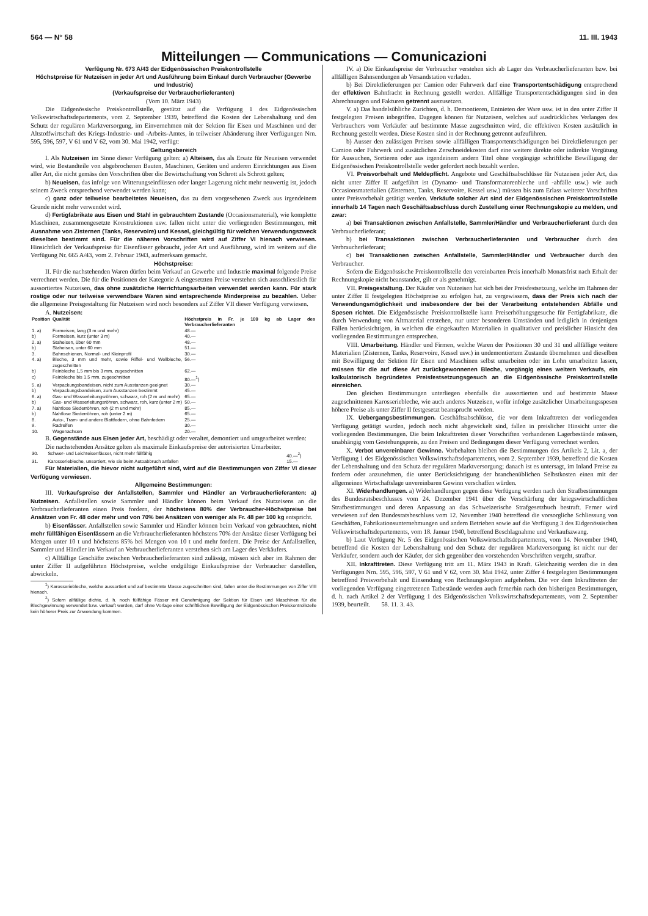564 — N° 58 11. III. 1943
Mitteilungen — Communications — Comunicazioni
Verfügung Nr. 673 A/43 der Eidgenössischen Preiskontrollstelle
Höchstpreise für Nutzeisen in jeder Art und Ausführung beim Einkauf durch Verbraucher (Gewerbe und Industrie)
(Verkaufspreise der Verbraucherlieferanten)
(Vom 10. März 1943)
Die Eidgenössische Preiskontrollstelle, gestützt auf die Verfügung 1 des Eidgenössischen Volkswirtschaftsdepartements, vom 2. September 1939, betreffend die Kosten der Lebenshaltung und den Schutz der regulären Marktversorgung, im Einvernehmen mit der Sektion für Eisen und Maschinen und der Altstoffwirtschaft des Kriegs-Industrie- und -Arbeits-Amtes, in teilweiser Abänderung ihrer Verfügungen Nrn. 595, 596, 597, V 61 und V 62, vom 30. Mai 1942, verfügt:
Geltungsbereich
I. Als Nutzeisen im Sinne dieser Verfügung gelten: a) Alteisen, das als Ersatz für Neueisen verwendet wird, wie Bestandteile von abgebrochenen Bauten, Maschinen, Geräten und anderen Einrichtungen aus Eisen aller Art, die nicht gemäss den Vorschriften über die Bewirtschaftung von Schrott als Schrott gelten;
b) Neueisen, das infolge von Witterungseinflüssen oder langer Lagerung nicht mehr neuwertig ist, jedoch seinem Zweck entsprechend verwendet werden kann;
c) ganz oder teilweise bearbeitetes Neueisen, das zu dem vorgesehenen Zweck aus irgendeinem Grunde nicht mehr verwendet wird.
d) Fertigfabrikate aus Eisen und Stahl in gebrauchtem Zustande (Occasionsmaterial), wie komplette Maschinen, zusammengesetzte Konstruktionen usw. fallen nicht unter die vorliegenden Bestimmungen, mit Ausnahme von Zisternen (Tanks, Reservoire) und Kessel, gleichgültig für welchen Verwendungszweck dieselben bestimmt sind. Für die näheren Vorschriften wird auf Ziffer VI hienach verwiesen. Hinsichtlich der Verkaufspreise für Eisenfässer gebraucht, jeder Art und Ausführung, wird im weitern auf die Verfügung Nr. 665 A/43, vom 2. Februar 1943, aufmerksam gemacht.
Höchstpreise:
II. Für die nachstehenden Waren dürfen beim Verkauf an Gewerbe und Industrie maximal folgende Preise verrechnet werden. Die für die Positionen der Kategorie A eingesetzten Preise verstehen sich ausschliesslich für aussortiertes Nutzeisen, das ohne zusätzliche Herrichtungsarbeiten verwendet werden kann. Für stark rostige oder nur teilweise verwendbare Waren sind entsprechende Minderpreise zu bezahlen. Ueber die allgemeine Preisgestaltung für Nutzeisen wird noch besonders auf Ziffer VII dieser Verfügung verwiesen.
A. Nutzeisen:
| Position | Qualität | Höchstpreis in Fr. je 100 kg ab Lager des Verbraucherlieferanten |
| --- | --- | --- |
| 1. a) | Formeisen, lang (3 m und mehr) | 48.— |
| b) | Formeisen, kurz (unter 3 m) | 40.— |
| 2. a) | Staheisen, über 60 mm | 48.— |
| b) | Staheisen, unter 60 mm | 51.— |
| 3. | Bahnschienen, Normal- und Kleinprofil | 30.— |
| 4. a) | Bleche, 3 mm und mehr, sowie Riffel- und Wellbleche, zugeschnitten | 56.— |
| b) | Feinbleche 1,5 mm bis 3 mm, zugeschnitten | 62.— |
| c) | Feinbleche bis 1,5 mm, zugeschnitten | 80.—<sup>1</sup>) |
| 5. a) | Verpackungsbandeisen, nicht zum Ausstanzen geeignet | 30.— |
| b) | Verpackungsbandeisen, zum Ausstanzen bestimmt | 45.— |
| 6. a) | Gas- und Wasserleitungsröhren, schwarz, roh (2 m und mehr) | 65.— |
| b) | Gas- und Wasserleitungsröhren, schwarz, roh, kurz (unter 2 m) | 50.— |
| 7. a) | Nahtlose Siederröhren, roh (2 m und mehr) | 85.— |
| b) | Nahtlose Siederröhren, roh (unter 2 m) | 65.— |
| 8. | Auto-, Tram- und andere Blattfedern, ohne Bahnfedern | 25.— |
| 9. | Radreifen | 30.— |
| 10. | Wagenachsen | 20.— |
B. Gegenstände aus Eisen jeder Art, beschädigt oder veraltet, demontiert und umgearbeitet werden:
Die nachstehenden Ansätze gelten als maximale Einkaufspreise der autorisierten Umarbeiter.
| 30. | Schwer- und Leichteisenfässer, nicht mehr füllfähig | 40.—<sup>2</sup>) |
| 31. | Karosseriebleche, unsortiert, wie sie beim Autoabbruch anfallen | 15.— |
Für Materialien, die hievor nicht aufgeführt sind, wird auf die Bestimmungen von Ziffer VI dieser Verfügung verwiesen.
Allgemeine Bestimmungen:
III. Verkaufspreise der Anfallstellen, Sammler und Händler an Verbraucherlieferanten: a) Nutzeisen. Anfallstellen sowie Sammler und Händler können beim Verkauf des Nutzeisens an die Verbraucherlieferanten einen Preis fordern, der höchstens 80% der Verbraucher-Höchstpreise bei Ansätzen von Fr. 48 oder mehr und von 70% bei Ansätzen von weniger als Fr. 48 per 100 kg entspricht.
b) Eisenfässer. Anfallstellen sowie Sammler und Händler können beim Verkauf von gebrauchten, nicht mehr füllfähigen Eisenfässern an die Verbraucherlieferanten höchstens 70% der Ansätze dieser Verfügung bei Mengen unter 10 t und höchstens 85% bei Mengen von 10 t und mehr fordern. Die Preise der Anfallstellen, Sammler und Händler im Verkauf an Verbraucherlieferanten verstehen sich am Lager des Verkäufers.
c) Allfällige Geschäfte zwischen Verbraucherlieferanten sind zulässig, müssen sich aber im Rahmen der unter Ziffer II aufgeführten Höchstpreise, welche endgültige Einkaufspreise der Verbraucher darstellen, abwickeln.
<sup>1</sup>) Karosseriebleche, welche aussortiert und auf bestimmte Masse zugeschnitten sind, fallen unter die Bestimmungen von Ziffer VIII hienach.
<sup>2</sup>) Sofern allfällige dichte, d. h. noch füllfähige Fässer mit Genehmigung der Sektion für Eisen und Maschinen für die Blechgewinnung verwendet bzw. verkauft werden, darf ohne Vorlage einer schriftlichen Bewilligung der Eidgenössischen Preiskontrollstelle kein höherer Preis zur Anwendung kommen.
IV. a) Die Einkaufspreise der Verbraucher verstehen sich ab Lager des Verbraucherlieferanten bzw. bei allfälligen Bahnsendungen ab Versandstation verladen.
b) Bei Direktlieferungen per Camion oder Fuhrwerk darf eine Transportentschädigung entsprechend der effektiven Bahnfracht in Rechnung gestellt werden. Allfällige Transportentschädigungen sind in den Abrechnungen und Fakturen getrennt auszusetzen.
V. a) Das handelsübliche Zurichten, d. h. Demontieren, Entnieten der Ware usw. ist in den unter Ziffer II festgelegten Preisen inbegriffen. Dagegen können für Nutzeisen, welches auf ausdrückliches Verlangen des Verbrauchers vom Verkäufer auf bestimmte Masse zugeschnitten wird, die effektiven Kosten zusätzlich in Rechnung gestellt werden. Diese Kosten sind in der Rechnung getrennt aufzuführen.
b) Ausser den zulässigen Preisen sowie allfälligen Transportentschädigungen bei Direktlieferungen per Camion oder Fuhrwerk und zusätzlichen Zerschneidekosten darf eine weitere direkte oder indirekte Vergütung für Aussuchen, Sortieren oder aus irgendeinem andern Titel ohne vorgängige schriftliche Bewilligung der Eidgenössischen Preiskontrollstelle weder gefordert noch bezahlt werden.
VI. Preisvorbehalt und Meldepflicht. Angebote und Geschäftsabschlüsse für Nutzeisen jeder Art, das nicht unter Ziffer II aufgeführt ist (Dynamo- und Transformatorenbleche und -abfälle usw.) wie auch Occasionsmaterialien (Zisternen, Tanks, Reservoire, Kessel usw.) müssen bis zum Erlass weiterer Vorschriften unter Preisvorbehalt getätigt werden. Verkäufe solcher Art sind der Eidgenössischen Preiskontrollstelle innerhalb 14 Tagen nach Geschäftsabschluss durch Zustellung einer Rechnungskopie zu melden, und zwar:
a) bei Transaktionen zwischen Anfallstelle, Sammler/Händler und Verbraucherlieferant durch den Verbraucherlieferant;
b) bei Transaktionen zwischen Verbraucherlieferanten und Verbraucher durch den Verbraucherlieferant;
c) bei Transaktionen zwischen Anfallstelle, Sammler/Händler und Verbraucher durch den Verbraucher.
Sofern die Eidgenössische Preiskontrollstelle den vereinbarten Preis innerhalb Monatsfrist nach Erhalt der Rechnungskopie nicht beanstandet, gilt er als genehmigt.
VII. Preisgestaltung. Der Käufer von Nutzeisen hat sich bei der Preisfestsetzung, welche im Rahmen der unter Ziffer II festgelegten Höchstpreise zu erfolgen hat, zu vergewissern, dass der Preis sich nach der Verwendungsmöglichkeit und insbesondere der bei der Verarbeitung entstehenden Abfälle und Spesen richtet. Die Eidgenössische Preiskontrollstelle kann Preiserhöhungsgesuche für Fertigfabrikate, die durch Verwendung von Altmaterial entstehen, nur unter besonderen Umständen und lediglich in denjenigen Fällen berücksichtigen, in welchen die eingekauften Materialien in qualitativer und preislicher Hinsicht den vorliegenden Bestimmungen entsprechen.
VIII. Umarbeitung. Händler und Firmen, welche Waren der Positionen 30 und 31 und allfällige weitere Materialien (Zisternen, Tanks, Reservoire, Kessel usw.) in undemontiertem Zustande übernehmen und dieselben mit Bewilligung der Sektion für Eisen und Maschinen selbst umarbeiten oder im Lohn umarbeiten lassen, müssen für die auf diese Art zurückgewonnenen Bleche, vorgängig eines weitern Verkaufs, ein kalkulatorisch begründetes Preisfestsetzungsgesuch an die Eidgenössische Preiskontrollstelle einreichen.
Den gleichen Bestimmungen unterliegen ebenfalls die aussortierten und auf bestimmte Masse zugeschnittenen Karosseriebleche, wie auch anderes Nutzeisen, wofür infolge zusätzlicher Umarbeitungsspesen höhere Preise als unter Ziffer II festgesetzt beansprucht werden.
IX. Uebergangsbestimmungen. Geschäftsabschlüsse, die vor dem Inkrafttreten der vorliegenden Verfügung getätigt wurden, jedoch noch nicht abgewickelt sind, fallen in preislicher Hinsicht unter die vorliegenden Bestimmungen. Die beim Inkrafttreten dieser Vorschriften vorhandenen Lagerbestände müssen, unabhängig vom Gestehungspreis, zu den Preisen und Bedingungen dieser Verfügung verrechnet werden.
X. Verbot unvereinbarer Gewinne. Vorbehalten bleiben die Bestimmungen des Artikels 2, Lit. a, der Verfügung 1 des Eidgenössischen Volkswirtschaftsdepartements, vom 2. September 1939, betreffend die Kosten der Lebenshaltung und den Schutz der regulären Marktversorgung; danach ist es untersagt, im Inland Preise zu fordern oder anzunehmen, die unter Berücksichtigung der branchenüblichen Selbstkosten einen mit der allgemeinen Wirtschaftslage unvereinbaren Gewinn verschaffen würden.
XI. Widerhandlungen. a) Widerhandlungen gegen diese Verfügung werden nach den Strafbestimmungen des Bundesratsbeschlusses vom 24. Dezember 1941 über die Verschärfung der kriegswirtschaftlichen Strafbestimmungen und deren Anpassung an das Schweizerische Strafgesetzbuch bestraft. Ferner wird verwiesen auf den Bundesratsbeschluss vom 12. November 1940 betreffend die vorsorgliche Schliessung von Geschäften, Fabrikationsunternehmungen und andern Betrieben sowie auf die Verfügung 3 des Eidgenössischen Volkswirtschaftsdepartements, vom 18. Januar 1940, betreffend Beschlagnahme und Verkaufszwang.
b) Laut Verfügung Nr. 5 des Eidgenössischen Volkswirtschaftsdepartements, vom 14. November 1940, betreffend die Kosten der Lebenshaltung und den Schutz der regulären Marktversorgung ist nicht nur der Verkäufer, sondern auch der Käufer, der sich gegenüber den vorstehenden Vorschriften vergeht, strafbar.
XII. Inkrafttreten. Diese Verfügung tritt am 11. März 1943 in Kraft. Gleichzeitig werden die in den Verfügungen Nrn. 595, 596, 597, V 61 und V 62, vom 30. Mai 1942, unter Ziffer 4 festgelegten Bestimmungen betreffend Preisvorbehalt und Einsendung von Rechnungskopien aufgehoben. Die vor dem Inkrafttreten der vorliegenden Verfügung eingetretenen Tatbestände werden auch fernerhin nach den bisherigen Bestimmungen, d. h. nach Artikel 2 der Verfügung 1 des Eidgenössischen Volkswirtschaftsdepartements, vom 2. September 1939, beurteilt. 58. 11. 3. 43.